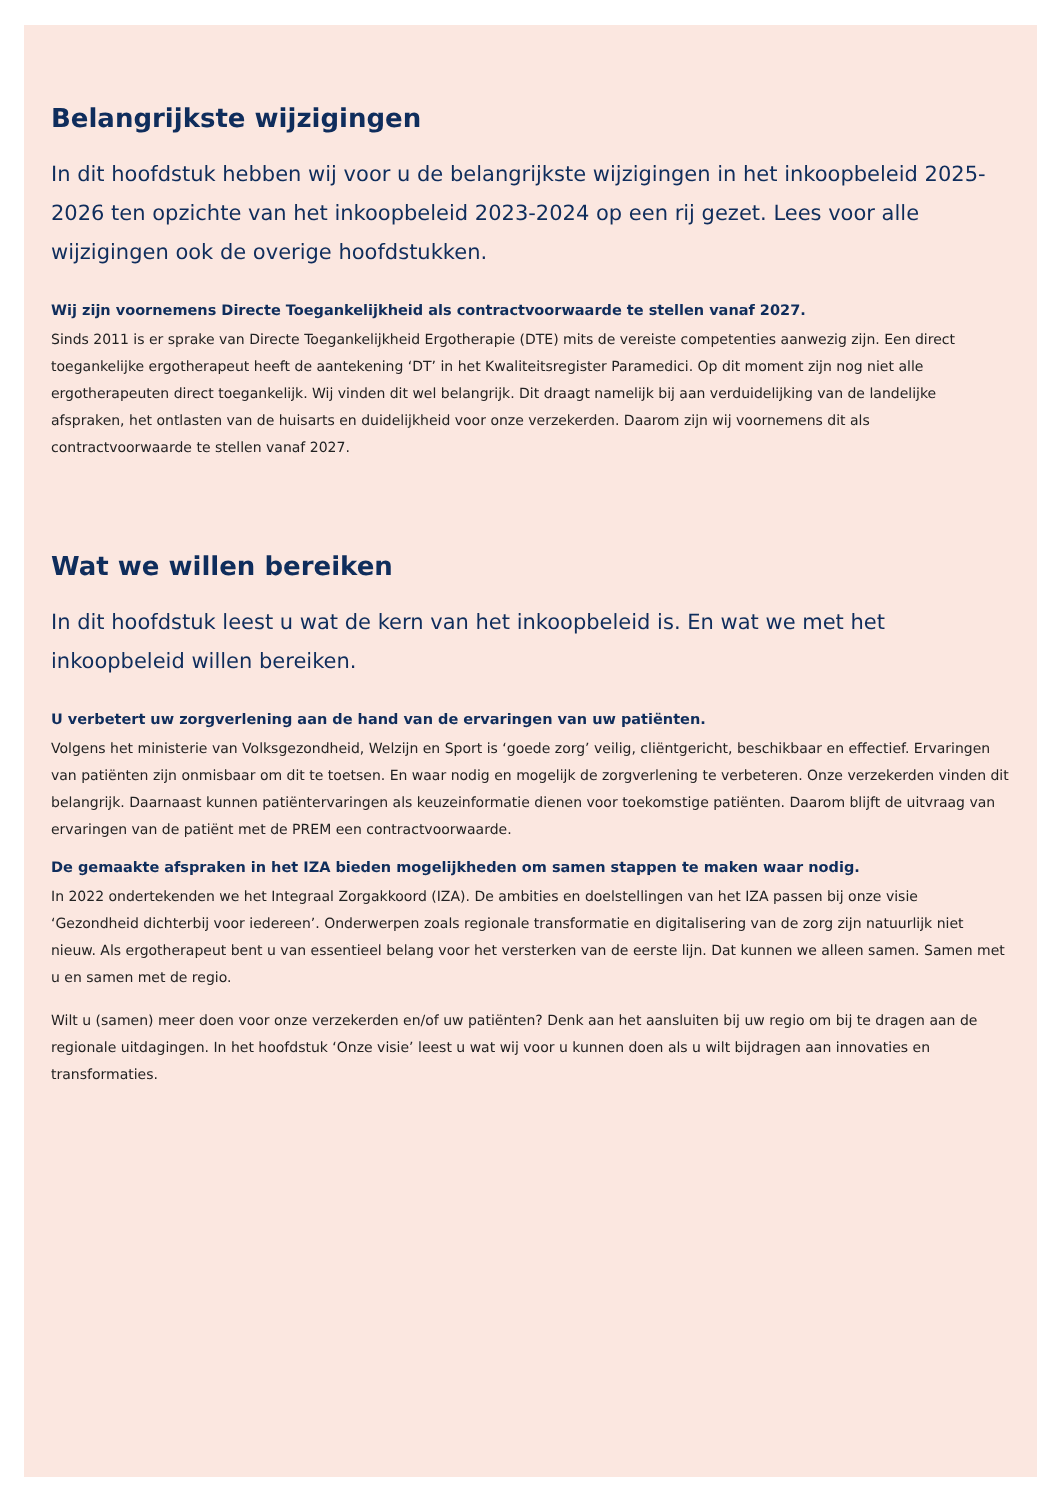Belangrijkste wijzigingen
In dit hoofdstuk hebben wij voor u de belangrijkste wijzigingen in het inkoopbeleid 2025-2026 ten opzichte van het inkoopbeleid 2023-2024 op een rij gezet. Lees voor alle wijzigingen ook de overige hoofdstukken.
Wij zijn voornemens Directe Toegankelijkheid als contractvoorwaarde te stellen vanaf 2027.
Sinds 2011 is er sprake van Directe Toegankelijkheid Ergotherapie (DTE) mits de vereiste competenties aanwezig zijn. Een direct toegankelijke ergotherapeut heeft de aantekening ‘DT’ in het Kwaliteitsregister Paramedici. Op dit moment zijn nog niet alle ergotherapeuten direct toegankelijk. Wij vinden dit wel belangrijk. Dit draagt namelijk bij aan verduidelijking van de landelijke afspraken, het ontlasten van de huisarts en duidelijkheid voor onze verzekerden. Daarom zijn wij voornemens dit als contractvoorwaarde te stellen vanaf 2027.
Wat we willen bereiken
In dit hoofdstuk leest u wat de kern van het inkoopbeleid is. En wat we met het inkoopbeleid willen bereiken.
U verbetert uw zorgverlening aan de hand van de ervaringen van uw patiënten.
Volgens het ministerie van Volksgezondheid, Welzijn en Sport is ‘goede zorg’ veilig, cliëntgericht, beschikbaar en effectief. Ervaringen van patiënten zijn onmisbaar om dit te toetsen. En waar nodig en mogelijk de zorgverlening te verbeteren. Onze verzekerden vinden dit belangrijk. Daarnaast kunnen patiëntervaringen als keuzeinformatie dienen voor toekomstige patiënten. Daarom blijft de uitvraag van ervaringen van de patiënt met de PREM een contractvoorwaarde.
De gemaakte afspraken in het IZA bieden mogelijkheden om samen stappen te maken waar nodig.
In 2022 ondertekenden we het Integraal Zorgakkoord (IZA). De ambities en doelstellingen van het IZA passen bij onze visie ‘Gezondheid dichterbij voor iedereen’. Onderwerpen zoals regionale transformatie en digitalisering van de zorg zijn natuurlijk niet nieuw. Als ergotherapeut bent u van essentieel belang voor het versterken van de eerste lijn. Dat kunnen we alleen samen. Samen met u en samen met de regio.
Wilt u (samen) meer doen voor onze verzekerden en/of uw patiënten? Denk aan het aansluiten bij uw regio om bij te dragen aan de regionale uitdagingen. In het hoofdstuk ‘Onze visie’ leest u wat wij voor u kunnen doen als u wilt bijdragen aan innovaties en transformaties.